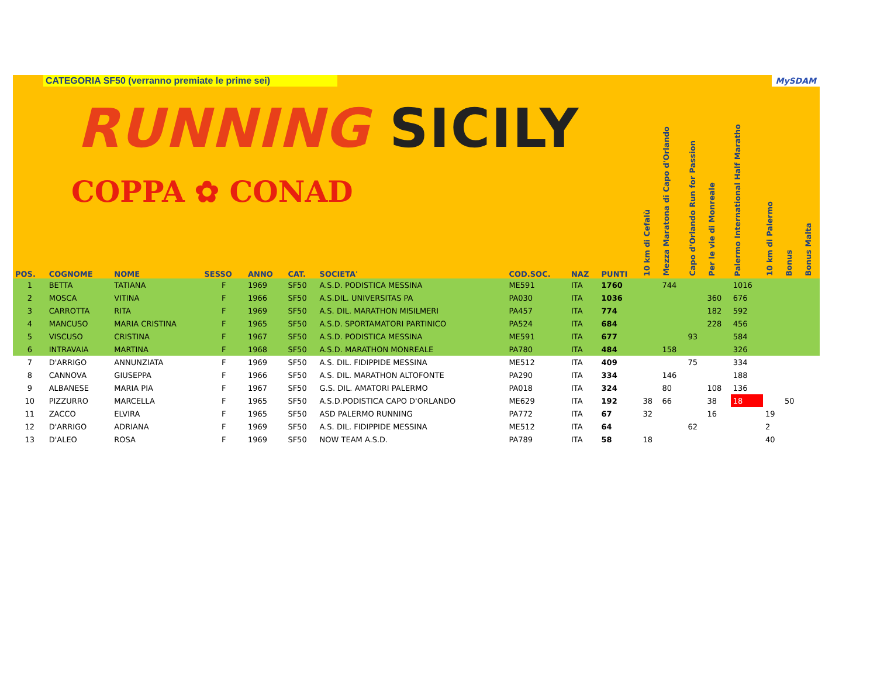CATEGORIA SF50 (verranno premiate le prime sei) MySDAM
RUNNING SICILY
COPPA ✿ CONAD
| POS. | COGNOME | NOME | SESSO | ANNO | CAT. | SOCIETA' | COD.SOC. | NAZ | PUNTI | 10 km di Cefalù | Mezza Maratona di Capo d'Orlando | Capo d'Orlando Run for Passion | Per le vie di Monreale | Palermo International Half Maratho | 10 km di Palermo | Bonus | Bonus Malta |
| --- | --- | --- | --- | --- | --- | --- | --- | --- | --- | --- | --- | --- | --- | --- | --- | --- | --- |
| 1 | BETTA | TATIANA | F | 1969 | SF50 | A.S.D. PODISTICA MESSINA | ME591 | ITA | 1760 | | 744 | | | 1016 | | | |
| 2 | MOSCA | VITINA | F | 1966 | SF50 | A.S.DIL. UNIVERSITAS PA | PA030 | ITA | 1036 | | | | 360 | 676 | | | |
| 3 | CARROTTA | RITA | F | 1969 | SF50 | A.S. DIL. MARATHON MISILMERI | PA457 | ITA | 774 | | | | 182 | 592 | | | |
| 4 | MANCUSO | MARIA CRISTINA | F | 1965 | SF50 | A.S.D. SPORTAMATORI PARTINICO | PA524 | ITA | 684 | | | | 228 | 456 | | | |
| 5 | VISCUSO | CRISTINA | F | 1967 | SF50 | A.S.D. PODISTICA MESSINA | ME591 | ITA | 677 | | | 93 | | 584 | | | |
| 6 | INTRAVAIA | MARTINA | F | 1968 | SF50 | A.S.D. MARATHON MONREALE | PA780 | ITA | 484 | | 158 | | | 326 | | | |
| 7 | D'ARRIGO | ANNUNZIATA | F | 1969 | SF50 | A.S. DIL. FIDIPPIDE MESSINA | ME512 | ITA | 409 | | | 75 | | 334 | | | |
| 8 | CANNOVA | GIUSEPPA | F | 1966 | SF50 | A.S. DIL. MARATHON ALTOFONTE | PA290 | ITA | 334 | | 146 | | | 188 | | | |
| 9 | ALBANESE | MARIA PIA | F | 1967 | SF50 | G.S. DIL. AMATORI PALERMO | PA018 | ITA | 324 | | 80 | | 108 | 136 | | | |
| 10 | PIZZURRO | MARCELLA | F | 1965 | SF50 | A.S.D.PODISTICA CAPO D'ORLANDO | ME629 | ITA | 192 | 38 | 66 | | 38 | 18 | | 50 | |
| 11 | ZACCO | ELVIRA | F | 1965 | SF50 | ASD PALERMO RUNNING | PA772 | ITA | 67 | 32 | | | 16 | | 19 | | |
| 12 | D'ARRIGO | ADRIANA | F | 1969 | SF50 | A.S. DIL. FIDIPPIDE MESSINA | ME512 | ITA | 64 | | | 62 | | | 2 | | |
| 13 | D'ALEO | ROSA | F | 1969 | SF50 | NOW TEAM A.S.D. | PA789 | ITA | 58 | 18 | | | | | 40 | | |